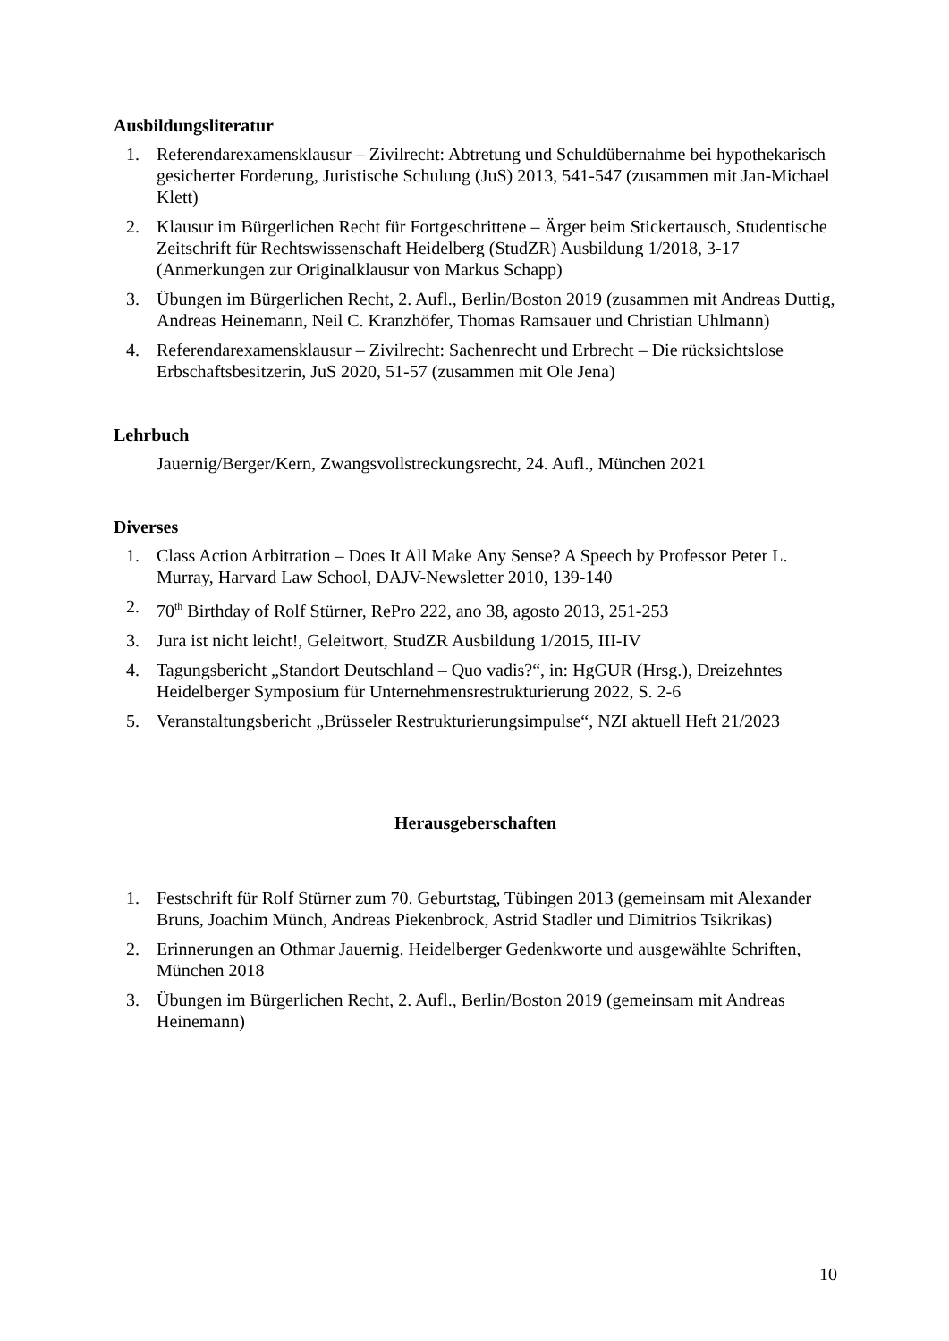Ausbildungsliteratur
1. Referendarexamensklausur – Zivilrecht: Abtretung und Schuldübernahme bei hypothekarisch gesicherter Forderung, Juristische Schulung (JuS) 2013, 541-547 (zusammen mit Jan-Michael Klett)
2. Klausur im Bürgerlichen Recht für Fortgeschrittene – Ärger beim Stickertausch, Studentische Zeitschrift für Rechtswissenschaft Heidelberg (StudZR) Ausbildung 1/2018, 3-17 (Anmerkungen zur Originalklausur von Markus Schapp)
3. Übungen im Bürgerlichen Recht, 2. Aufl., Berlin/Boston 2019 (zusammen mit Andreas Duttig, Andreas Heinemann, Neil C. Kranzhöfer, Thomas Ramsauer und Christian Uhlmann)
4. Referendarexamensklausur – Zivilrecht: Sachenrecht und Erbrecht – Die rücksichtslose Erbschaftsbesitzerin, JuS 2020, 51-57 (zusammen mit Ole Jena)
Lehrbuch
Jauernig/Berger/Kern, Zwangsvollstreckungsrecht, 24. Aufl., München 2021
Diverses
1. Class Action Arbitration – Does It All Make Any Sense? A Speech by Professor Peter L. Murray, Harvard Law School, DAJV-Newsletter 2010, 139-140
2. 70<sup>th</sup> Birthday of Rolf Stürner, RePro 222, ano 38, agosto 2013, 251-253
3. Jura ist nicht leicht!, Geleitwort, StudZR Ausbildung 1/2015, III-IV
4. Tagungsbericht „Standort Deutschland – Quo vadis?“, in: HgGUR (Hrsg.), Dreizehntes Heidelberger Symposium für Unternehmensrestrukturierung 2022, S. 2-6
5. Veranstaltungsbericht „Brüsseler Restrukturierungsimpulse“, NZI aktuell Heft 21/2023
Herausgeberschaften
1. Festschrift für Rolf Stürner zum 70. Geburtstag, Tübingen 2013 (gemeinsam mit Alexander Bruns, Joachim Münch, Andreas Piekenbrock, Astrid Stadler und Dimitrios Tsikrikas)
2. Erinnerungen an Othmar Jauernig. Heidelberger Gedenkworte und ausgewählte Schriften, München 2018
3. Übungen im Bürgerlichen Recht, 2. Aufl., Berlin/Boston 2019 (gemeinsam mit Andreas Heinemann)
10